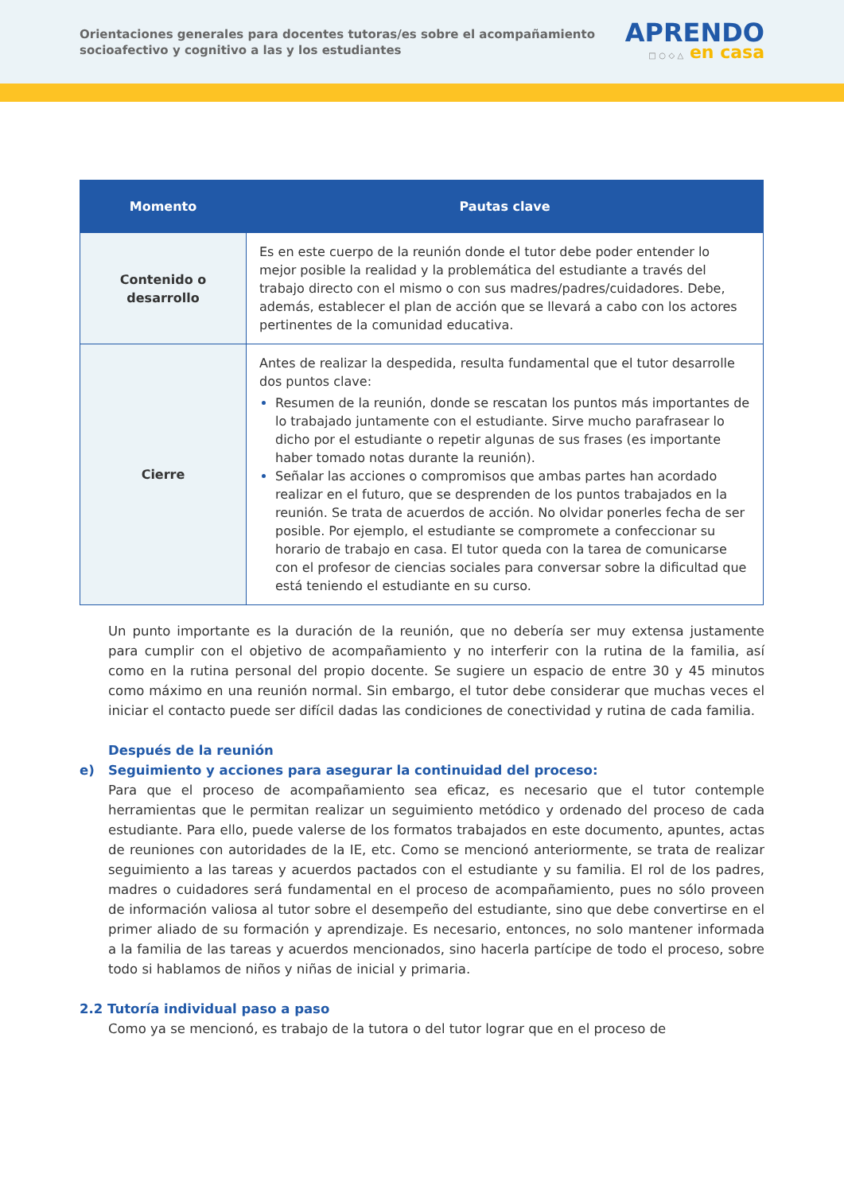Orientaciones generales para docentes tutoras/es sobre el acompañamiento socioafectivo y cognitivo a las y los estudiantes
APRENDO
□ ○ ◇ △ en casa
| Momento | Pautas clave |
| --- | --- |
| Contenido o desarrollo | Es en este cuerpo de la reunión donde el tutor debe poder entender lo mejor posible la realidad y la problemática del estudiante a través del trabajo directo con el mismo o con sus madres/padres/cuidadores. Debe, además, establecer el plan de acción que se llevará a cabo con los actores pertinentes de la comunidad educativa. |
| Cierre | Antes de realizar la despedida, resulta fundamental que el tutor desarrolle dos puntos clave: Resumen de la reunión, donde se rescatan los puntos más importantes de lo trabajado juntamente con el estudiante. Sirve mucho parafrasear lo dicho por el estudiante o repetir algunas de sus frases (es importante haber tomado notas durante la reunión). Señalar las acciones o compromisos que ambas partes han acordado realizar en el futuro, que se desprenden de los puntos trabajados en la reunión. Se trata de acuerdos de acción. No olvidar ponerles fecha de ser posible. Por ejemplo, el estudiante se compromete a confeccionar su horario de trabajo en casa. El tutor queda con la tarea de comunicarse con el profesor de ciencias sociales para conversar sobre la dificultad que está teniendo el estudiante en su curso. |
Un punto importante es la duración de la reunión, que no debería ser muy extensa justamente para cumplir con el objetivo de acompañamiento y no interferir con la rutina de la familia, así como en la rutina personal del propio docente. Se sugiere un espacio de entre 30 y 45 minutos como máximo en una reunión normal. Sin embargo, el tutor debe considerar que muchas veces el iniciar el contacto puede ser difícil dadas las condiciones de conectividad y rutina de cada familia.
Después de la reunión
e) Seguimiento y acciones para asegurar la continuidad del proceso:
Para que el proceso de acompañamiento sea eficaz, es necesario que el tutor contemple herramientas que le permitan realizar un seguimiento metódico y ordenado del proceso de cada estudiante. Para ello, puede valerse de los formatos trabajados en este documento, apuntes, actas de reuniones con autoridades de la IE, etc. Como se mencionó anteriormente, se trata de realizar seguimiento a las tareas y acuerdos pactados con el estudiante y su familia. El rol de los padres, madres o cuidadores será fundamental en el proceso de acompañamiento, pues no sólo proveen de información valiosa al tutor sobre el desempeño del estudiante, sino que debe convertirse en el primer aliado de su formación y aprendizaje. Es necesario, entonces, no solo mantener informada a la familia de las tareas y acuerdos mencionados, sino hacerla partícipe de todo el proceso, sobre todo si hablamos de niños y niñas de inicial y primaria.
2.2 Tutoría individual paso a paso
Como ya se mencionó, es trabajo de la tutora o del tutor lograr que en el proceso de